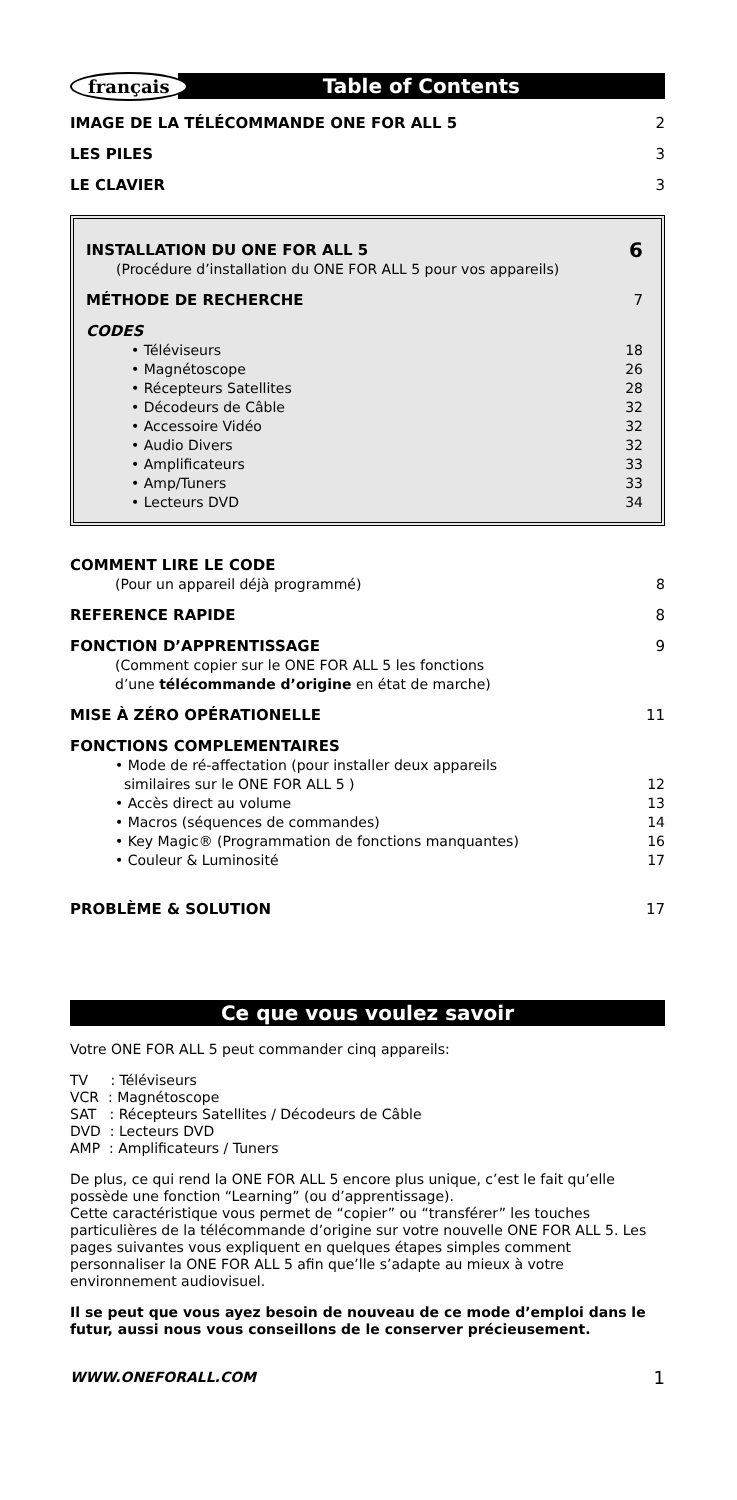français
Table of Contents
IMAGE DE LA TÉLÉCOMMANDE ONE FOR ALL 5 2
LES PILES 3
LE CLAVIER 3
INSTALLATION DU ONE FOR ALL 5 6
(Procédure d’installation du ONE FOR ALL 5 pour vos appareils)
MÉTHODE DE RECHERCHE 7
CODES
• Téléviseurs 18
• Magnétoscope 26
• Récepteurs Satellites 28
• Décodeurs de Câble 32
• Accessoire Vidéo 32
• Audio Divers 32
• Amplificateurs 33
• Amp/Tuners 33
• Lecteurs DVD 34
COMMENT LIRE LE CODE
(Pour un appareil déjà programmé) 8
REFERENCE RAPIDE 8
FONCTION D’APPRENTISSAGE 9
(Comment copier sur le ONE FOR ALL 5 les fonctions
d’une télécommande d’origine en état de marche)
MISE À ZÉRO OPÉRATIONELLE 11
FONCTIONS COMPLEMENTAIRES
• Mode de ré-affectation (pour installer deux appareils
similaires sur le ONE FOR ALL 5 ) 12
• Accès direct au volume 13
• Macros (séquences de commandes) 14
• Key Magic® (Programmation de fonctions manquantes) 16
• Couleur & Luminosité 17
PROBLÈME & SOLUTION 17
Ce que vous voulez savoir
Votre ONE FOR ALL 5 peut commander cinq appareils:
TV : Téléviseurs
VCR : Magnétoscope
SAT : Récepteurs Satellites / Décodeurs de Câble
DVD : Lecteurs DVD
AMP : Amplificateurs / Tuners
De plus, ce qui rend la ONE FOR ALL 5 encore plus unique, c’est le fait qu’elle possède une fonction “Learning” (ou d’apprentissage).
Cette caractéristique vous permet de “copier” ou “transférer” les touches particulières de la télécommande d’origine sur votre nouvelle ONE FOR ALL 5. Les pages suivantes vous expliquent en quelques étapes simples comment personnaliser la ONE FOR ALL 5 afin que’lle s’adapte au mieux à votre environnement audiovisuel.
Il se peut que vous ayez besoin de nouveau de ce mode d’emploi dans le futur, aussi nous vous conseillons de le conserver précieusement.
WWW.ONEFORALL.COM 1